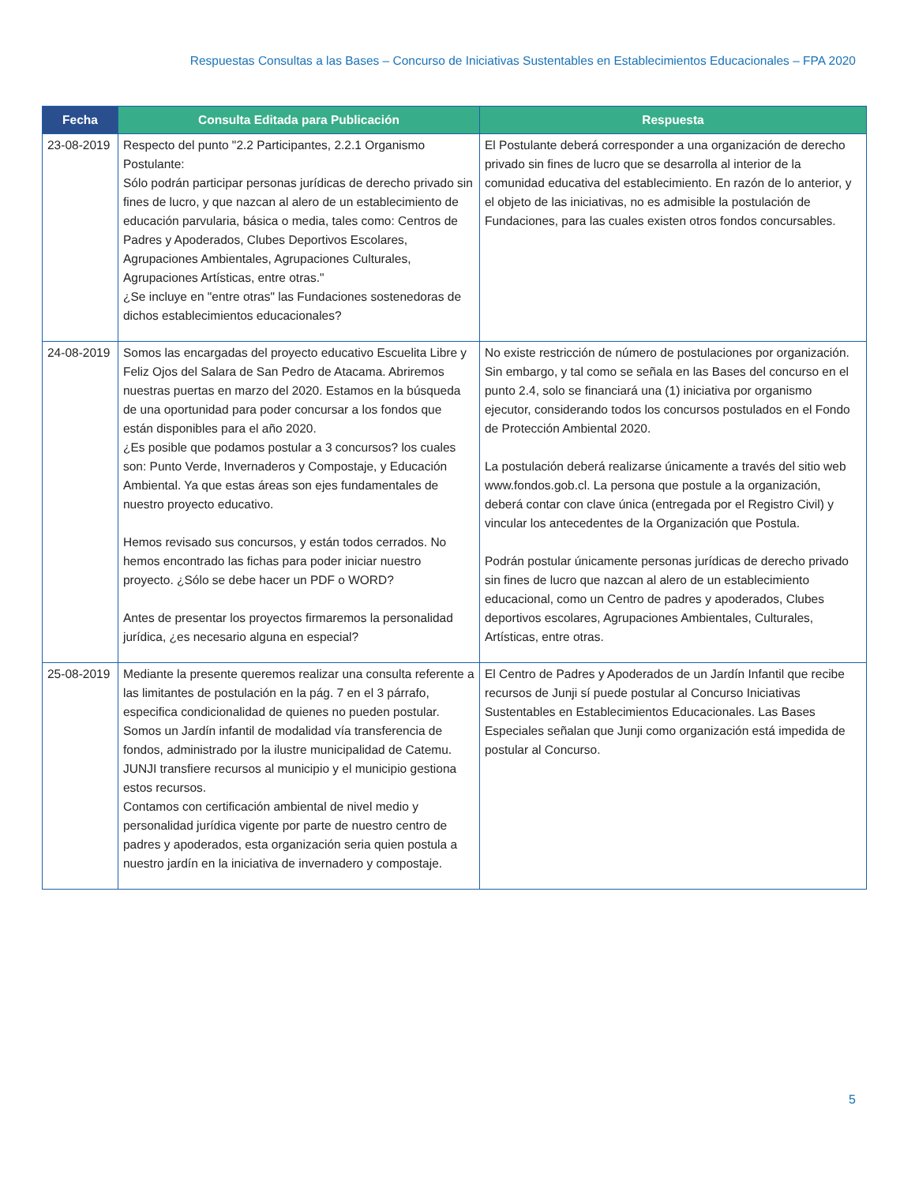Respuestas Consultas a las Bases – Concurso de Iniciativas Sustentables en Establecimientos Educacionales – FPA 2020
| Fecha | Consulta Editada para Publicación | Respuesta |
| --- | --- | --- |
| 23-08-2019 | Respecto del punto "2.2 Participantes, 2.2.1 Organismo Postulante: Sólo podrán participar personas jurídicas de derecho privado sin fines de lucro, y que nazcan al alero de un establecimiento de educación parvularia, básica o media, tales como: Centros de Padres y Apoderados, Clubes Deportivos Escolares, Agrupaciones Ambientales, Agrupaciones Culturales, Agrupaciones Artísticas, entre otras." ¿Se incluye en "entre otras" las Fundaciones sostenedoras de dichos establecimientos educacionales? | El Postulante deberá corresponder a una organización de derecho privado sin fines de lucro que se desarrolla al interior de la comunidad educativa del establecimiento. En razón de lo anterior, y el objeto de las iniciativas, no es admisible la postulación de Fundaciones, para las cuales existen otros fondos concursables. |
| 24-08-2019 | Somos las encargadas del proyecto educativo Escuelita Libre y Feliz Ojos del Salara de San Pedro de Atacama. Abriremos nuestras puertas en marzo del 2020. Estamos en la búsqueda de una oportunidad para poder concursar a los fondos que están disponibles para el año 2020. ¿Es posible que podamos postular a 3 concursos? los cuales son: Punto Verde, Invernaderos y Compostaje, y Educación Ambiental. Ya que estas áreas son ejes fundamentales de nuestro proyecto educativo. Hemos revisado sus concursos, y están todos cerrados. No hemos encontrado las fichas para poder iniciar nuestro proyecto. ¿Sólo se debe hacer un PDF o WORD? Antes de presentar los proyectos firmaremos la personalidad jurídica, ¿es necesario alguna en especial? | No existe restricción de número de postulaciones por organización. Sin embargo, y tal como se señala en las Bases del concurso en el punto 2.4, solo se financiará una (1) iniciativa por organismo ejecutor, considerando todos los concursos postulados en el Fondo de Protección Ambiental 2020. La postulación deberá realizarse únicamente a través del sitio web www.fondos.gob.cl. La persona que postule a la organización, deberá contar con clave única (entregada por el Registro Civil) y vincular los antecedentes de la Organización que Postula. Podrán postular únicamente personas jurídicas de derecho privado sin fines de lucro que nazcan al alero de un establecimiento educacional, como un Centro de padres y apoderados, Clubes deportivos escolares, Agrupaciones Ambientales, Culturales, Artísticas, entre otras. |
| 25-08-2019 | Mediante la presente queremos realizar una consulta referente a las limitantes de postulación en la pág. 7 en el 3 párrafo, especifica condicionalidad de quienes no pueden postular. Somos un Jardín infantil de modalidad vía transferencia de fondos, administrado por la ilustre municipalidad de Catemu. JUNJI transfiere recursos al municipio y el municipio gestiona estos recursos. Contamos con certificación ambiental de nivel medio y personalidad jurídica vigente por parte de nuestro centro de padres y apoderados, esta organización seria quien postula a nuestro jardín en la iniciativa de invernadero y compostaje. | El Centro de Padres y Apoderados de un Jardín Infantil que recibe recursos de Junji sí puede postular al Concurso Iniciativas Sustentables en Establecimientos Educacionales. Las Bases Especiales señalan que Junji como organización está impedida de postular al Concurso. |
5